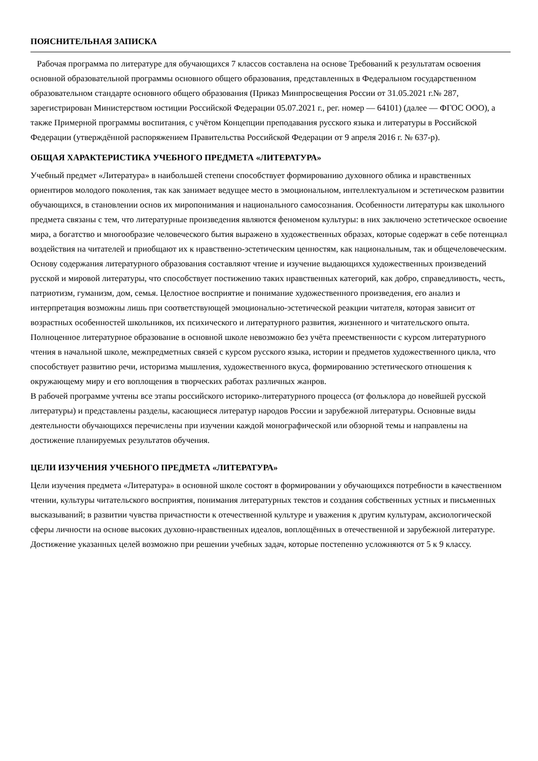ПОЯСНИТЕЛЬНАЯ ЗАПИСКА
Рабочая программа по литературе для обучающихся 7 классов составлена на основе Требований к результатам освоения основной образовательной программы основного общего образования, представленных в Федеральном государственном образовательном стандарте основного общего образования (Приказ Минпросвещения России от 31.05.2021 г.№ 287, зарегистрирован Министерством юстиции Российской Федерации 05.07.2021 г., рег. номер — 64101) (далее — ФГОС ООО), а также Примерной программы воспитания, с учётом Концепции преподавания русского языка и литературы в Российской Федерации (утверждённой распоряжением Правительства Российской Федерации от 9 апреля 2016 г. № 637-р).
ОБЩАЯ ХАРАКТЕРИСТИКА УЧЕБНОГО ПРЕДМЕТА «ЛИТЕРАТУРА»
Учебный предмет «Литература» в наибольшей степени способствует формированию духовного облика и нравственных ориентиров молодого поколения, так как занимает ведущее место в эмоциональном, интеллектуальном и эстетическом развитии обучающихся, в становлении основ их миропонимания и национального самосознания. Особенности литературы как школьного предмета связаны с тем, что литературные произведения являются феноменом культуры: в них заключено эстетическое освоение мира, а богатство и многообразие человеческого бытия выражено в художественных образах, которые содержат в себе потенциал воздействия на читателей и приобщают их к нравственно-эстетическим ценностям, как национальным, так и общечеловеческим.
Основу содержания литературного образования составляют чтение и изучение выдающихся художественных произведений русской и мировой литературы, что способствует постижению таких нравственных категорий, как добро, справедливость, честь, патриотизм, гуманизм, дом, семья. Целостное восприятие и понимание художественного произведения, его анализ и интерпретация возможны лишь при соответствующей эмоционально-эстетической реакции читателя, которая зависит от возрастных особенностей школьников, их психического и литературного развития, жизненного и читательского опыта.
Полноценное литературное образование в основной школе невозможно без учёта преемственности с курсом литературного чтения в начальной школе, межпредметных связей с курсом русского языка, истории и предметов художественного цикла, что способствует развитию речи, историзма мышления, художественного вкуса, формированию эстетического отношения к окружающему миру и его воплощения в творческих работах различных жанров.
В рабочей программе учтены все этапы российского историко-литературного процесса (от фольклора до новейшей русской литературы) и представлены разделы, касающиеся литератур народов России и зарубежной литературы. Основные виды деятельности обучающихся перечислены при изучении каждой монографической или обзорной темы и направлены на достижение планируемых результатов обучения.
ЦЕЛИ ИЗУЧЕНИЯ УЧЕБНОГО ПРЕДМЕТА «ЛИТЕРАТУРА»
Цели изучения предмета «Литература» в основной школе состоят в формировании у обучающихся потребности в качественном чтении, культуры читательского восприятия, понимания литературных текстов и создания собственных устных и письменных высказываний; в развитии чувства причастности к отечественной культуре и уважения к другим культурам, аксиологической сферы личности на основе высоких духовно-нравственных идеалов, воплощённых в отечественной и зарубежной литературе. Достижение указанных целей возможно при решении учебных задач, которые постепенно усложняются от 5 к 9 классу.